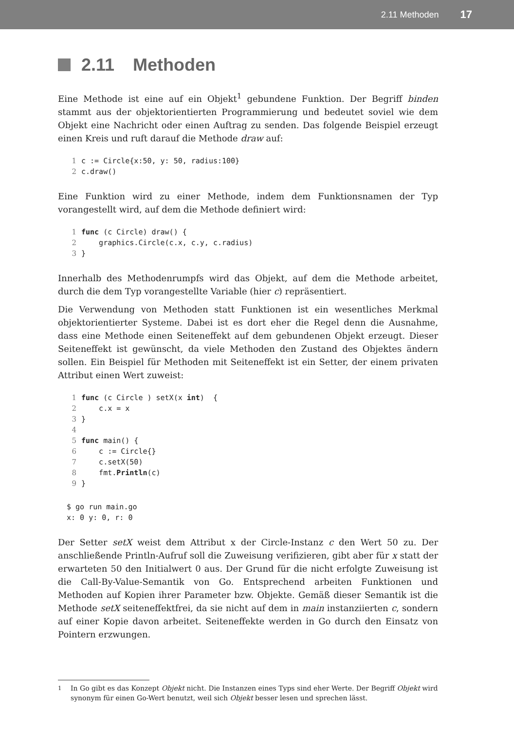2.11 Methoden 17
2.11 Methoden
Eine Methode ist eine auf ein Objekt<sup>1</sup> gebundene Funktion. Der Begriff binden stammt aus der objektorientierten Programmierung und bedeutet soviel wie dem Objekt eine Nachricht oder einen Auftrag zu senden. Das folgende Beispiel erzeugt einen Kreis und ruft darauf die Methode draw auf:
1c := Circle{x:50, y: 50, radius:100}
2c.draw()
Eine Funktion wird zu einer Methode, indem dem Funktionsnamen der Typ vorangestellt wird, auf dem die Methode definiert wird:
1 func (c Circle) draw() {
2    graphics.Circle(c.x, c.y, c.radius)
3}
Innerhalb des Methodenrumpfs wird das Objekt, auf dem die Methode arbeitet, durch die dem Typ vorangestellte Variable (hier c) repräsentiert.
Die Verwendung von Methoden statt Funktionen ist ein wesentliches Merkmal objektorientierter Systeme. Dabei ist es dort eher die Regel denn die Ausnahme, dass eine Methode einen Seiteneffekt auf dem gebundenen Objekt erzeugt. Dieser Seiteneffekt ist gewünscht, da viele Methoden den Zustand des Objektes ändern sollen. Ein Beispiel für Methoden mit Seiteneffekt ist ein Setter, der einem privaten Attribut einen Wert zuweist:
1 func (c Circle ) setX(x int)  {
2    c.x = x
3}
4
5 func main() {
6    c := Circle{}
7    c.setX(50)
8    fmt.Println(c)
9}
$ go run main.go
x: 0 y: 0, r: 0
Der Setter setX weist dem Attribut x der Circle-Instanz c den Wert 50 zu. Der anschließende Println-Aufruf soll die Zuweisung verifizieren, gibt aber für x statt der erwarteten 50 den Initialwert 0 aus. Der Grund für die nicht erfolgte Zuweisung ist die Call-By-Value-Semantik von Go. Entsprechend arbeiten Funktionen und Methoden auf Kopien ihrer Parameter bzw. Objekte. Gemäß dieser Semantik ist die Methode setX seiteneffektfrei, da sie nicht auf dem in main instanziierten c, sondern auf einer Kopie davon arbeitet. Seiteneffekte werden in Go durch den Einsatz von Pointern erzwungen.
<sup>1</sup> In Go gibt es das Konzept Objekt nicht. Die Instanzen eines Typs sind eher Werte. Der Begriff Objekt wird synonym für einen Go-Wert benutzt, weil sich Objekt besser lesen und sprechen lässt.